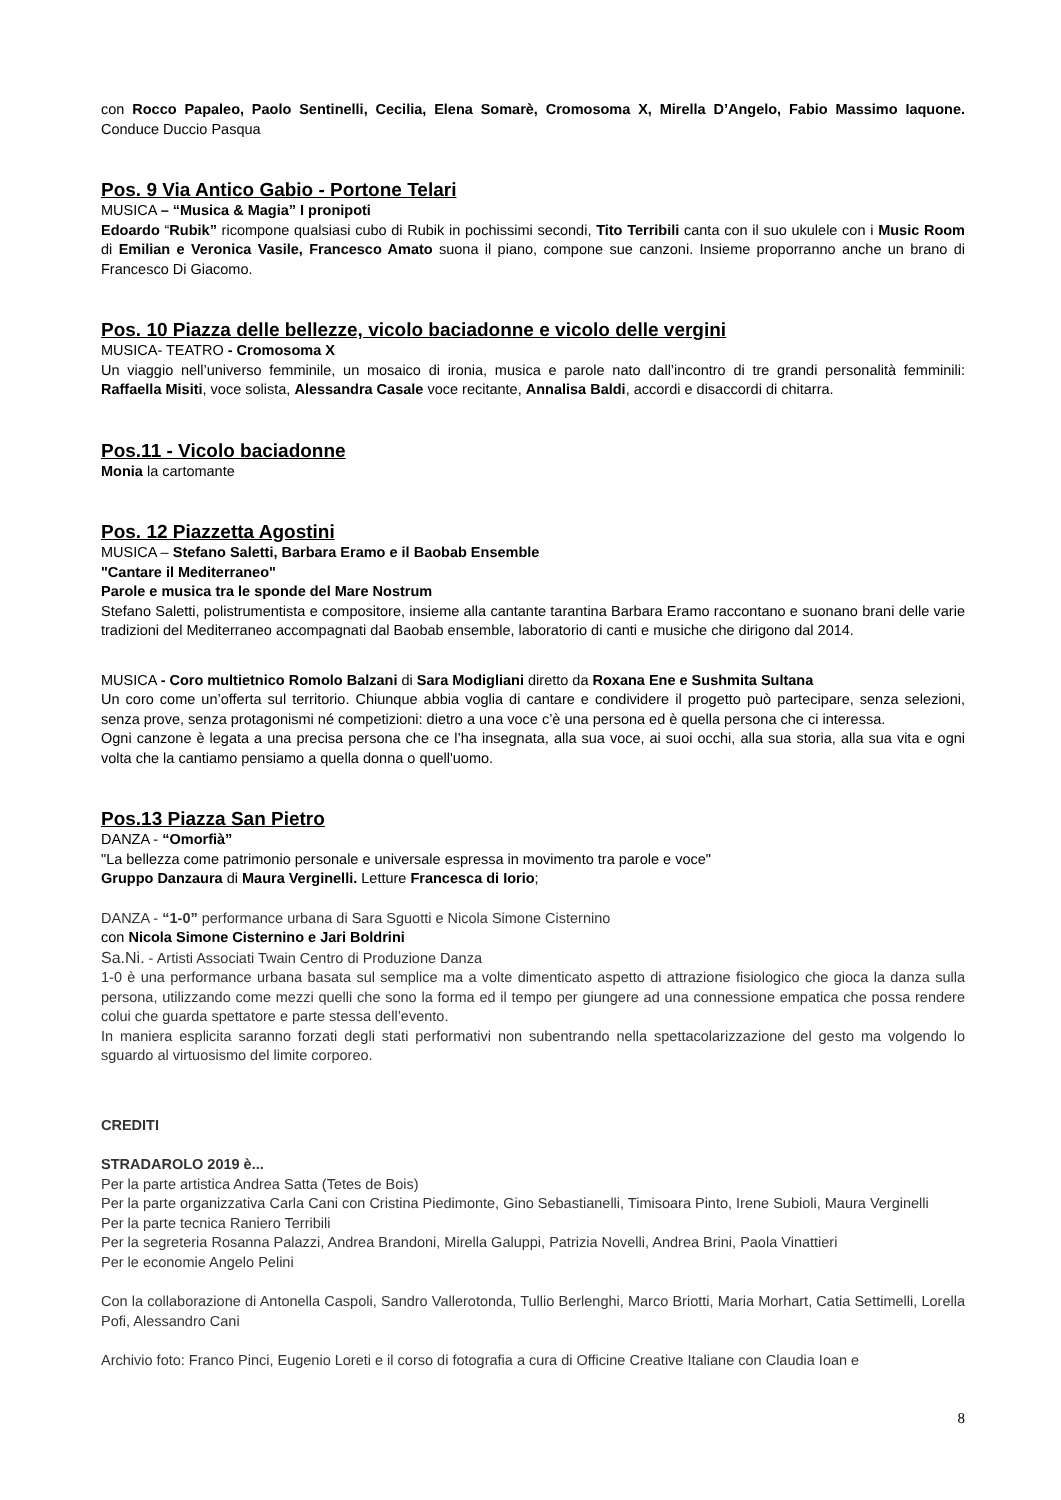con Rocco Papaleo, Paolo Sentinelli, Cecilia, Elena Somarè, Cromosoma X, Mirella D’Angelo, Fabio Massimo Iaquone. Conduce Duccio Pasqua
Pos. 9 Via Antico Gabio - Portone Telari
MUSICA – “Musica & Magia” I pronipoti
Edoardo “Rubik” ricompone qualsiasi cubo di Rubik in pochissimi secondi, Tito Terribili canta con il suo ukulele con i Music Room di Emilian e Veronica Vasile, Francesco Amato suona il piano, compone sue canzoni. Insieme proporranno anche un brano di Francesco Di Giacomo.
Pos. 10 Piazza delle bellezze, vicolo baciadonne e vicolo delle vergini
MUSICA- TEATRO - Cromosoma X
Un viaggio nell’universo femminile, un mosaico di ironia, musica e parole nato dall’incontro di tre grandi personalità femminili: Raffaella Misiti, voce solista, Alessandra Casale voce recitante, Annalisa Baldi, accordi e disaccordi di chitarra.
Pos.11 - Vicolo baciadonne
Monia la cartomante
Pos. 12 Piazzetta Agostini
MUSICA – Stefano Saletti, Barbara Eramo e il Baobab Ensemble
"Cantare il Mediterraneo"
Parole e musica tra le sponde del Mare Nostrum
Stefano Saletti, polistrumentista e compositore, insieme alla cantante tarantina Barbara Eramo raccontano e suonano brani delle varie tradizioni del Mediterraneo accompagnati dal Baobab ensemble, laboratorio di canti e musiche che dirigono dal 2014.
MUSICA - Coro multietnico Romolo Balzani di Sara Modigliani diretto da Roxana Ene e Sushmita Sultana
Un coro come un’offerta sul territorio. Chiunque abbia voglia di cantare e condividere il progetto può partecipare, senza selezioni, senza prove, senza protagonismi né competizioni: dietro a una voce c’è una persona ed è quella persona che ci interessa.
Ogni canzone è legata a una precisa persona che ce l’ha insegnata, alla sua voce, ai suoi occhi, alla sua storia, alla sua vita e ogni volta che la cantiamo pensiamo a quella donna o quell'uomo.
Pos.13 Piazza San Pietro
DANZA - “Omorfià”
"La bellezza come patrimonio personale e universale espressa in movimento tra parole e voce"
Gruppo Danzaura di Maura Verginelli. Letture Francesca di Iorio;
DANZA - “1-0” performance urbana di Sara Sguotti e Nicola Simone Cisternino
con Nicola Simone Cisternino e Jari Boldrini
Sa.Ni. - Artisti Associati Twain Centro di Produzione Danza
1-0 è una performance urbana basata sul semplice ma a volte dimenticato aspetto di attrazione fisiologico che gioca la danza sulla persona, utilizzando come mezzi quelli che sono la forma ed il tempo per giungere ad una connessione empatica che possa rendere colui che guarda spettatore e parte stessa dell’evento.
In maniera esplicita saranno forzati degli stati performativi non subentrando nella spettacolarizzazione del gesto ma volgendo lo sguardo al virtuosismo del limite corporeo.
CREDITI
STRADAROLO 2019 è...
Per la parte artistica Andrea Satta (Tetes de Bois)
Per la parte organizzativa Carla Cani con Cristina Piedimonte, Gino Sebastianelli, Timisoara Pinto, Irene Subioli, Maura Verginelli
Per la parte tecnica Raniero Terribili
Per la segreteria Rosanna Palazzi, Andrea Brandoni, Mirella Galuppi, Patrizia Novelli, Andrea Brini, Paola Vinattieri
Per le economie Angelo Pelini
Con la collaborazione di Antonella Caspoli, Sandro Vallerotonda, Tullio Berlenghi, Marco Briotti, Maria Morhart, Catia Settimelli, Lorella Pofi, Alessandro Cani
Archivio foto: Franco Pinci, Eugenio Loreti e il corso di fotografia a cura di Officine Creative Italiane con Claudia Ioan e
8